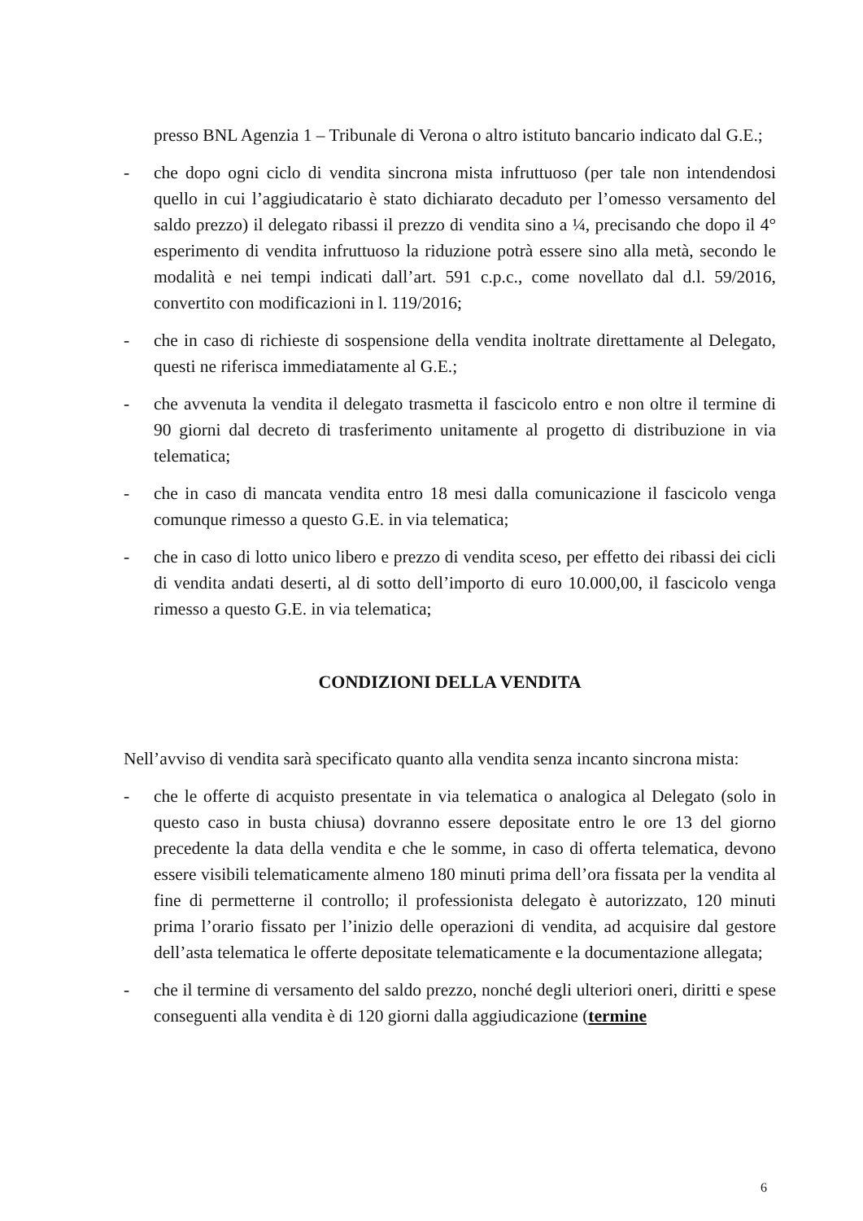presso BNL Agenzia 1 – Tribunale di Verona o altro istituto bancario indicato dal G.E.;
- che dopo ogni ciclo di vendita sincrona mista infruttuoso (per tale non intendendosi quello in cui l’aggiudicatario è stato dichiarato decaduto per l’omesso versamento del saldo prezzo) il delegato ribassi il prezzo di vendita sino a ¼, precisando che dopo il 4° esperimento di vendita infruttuoso la riduzione potrà essere sino alla metà, secondo le modalità e nei tempi indicati dall’art. 591 c.p.c., come novellato dal d.l. 59/2016, convertito con modificazioni in l. 119/2016;
- che in caso di richieste di sospensione della vendita inoltrate direttamente al Delegato, questi ne riferisca immediatamente al G.E.;
- che avvenuta la vendita il delegato trasmetta il fascicolo entro e non oltre il termine di 90 giorni dal decreto di trasferimento unitamente al progetto di distribuzione in via telematica;
- che in caso di mancata vendita entro 18 mesi dalla comunicazione il fascicolo venga comunque rimesso a questo G.E. in via telematica;
- che in caso di lotto unico libero e prezzo di vendita sceso, per effetto dei ribassi dei cicli di vendita andati deserti, al di sotto dell’importo di euro 10.000,00, il fascicolo venga rimesso a questo G.E. in via telematica;
CONDIZIONI DELLA VENDITA
Nell’avviso di vendita sarà specificato quanto alla vendita senza incanto sincrona mista:
- che le offerte di acquisto presentate in via telematica o analogica al Delegato (solo in questo caso in busta chiusa) dovranno essere depositate entro le ore 13 del giorno precedente la data della vendita e che le somme, in caso di offerta telematica, devono essere visibili telematicamente almeno 180 minuti prima dell’ora fissata per la vendita al fine di permetterne il controllo; il professionista delegato è autorizzato, 120 minuti prima l’orario fissato per l’inizio delle operazioni di vendita, ad acquisire dal gestore dell’asta telematica le offerte depositate telematicamente e la documentazione allegata;
- che il termine di versamento del saldo prezzo, nonché degli ulteriori oneri, diritti e spese conseguenti alla vendita è di 120 giorni dalla aggiudicazione (termine
6